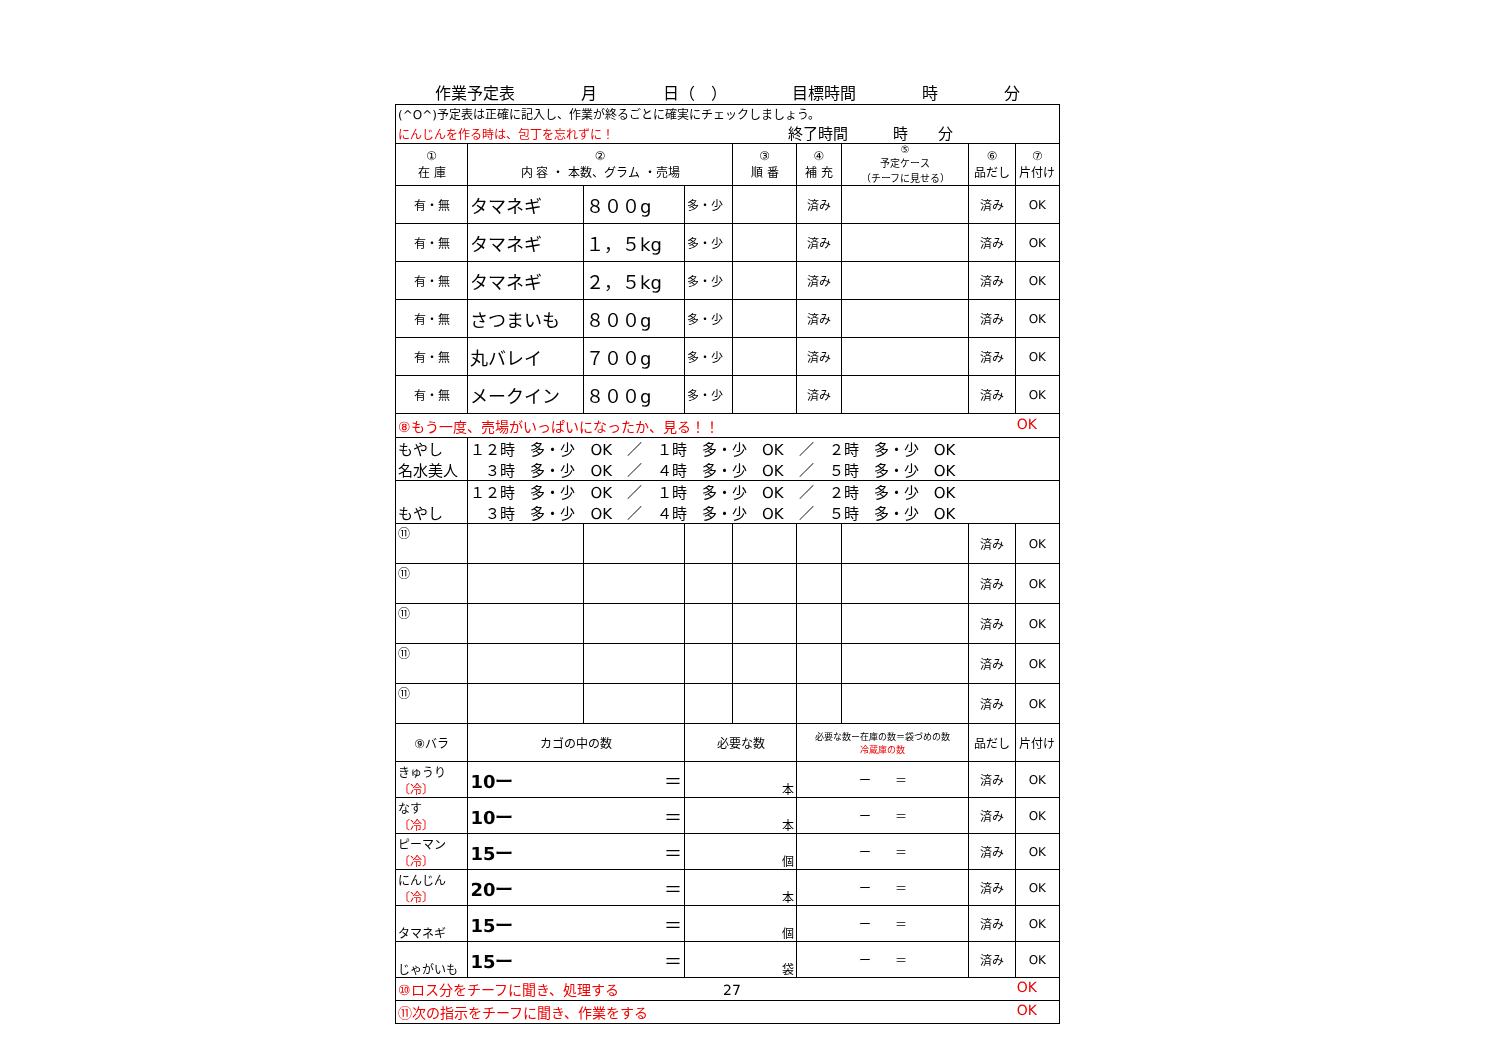作業予定表 月 日（　） 目標時間 時 分
| (^O^)予定表は正確に記入し、作業が終るごとに確実にチェックしましょう。 にんじんを作る時は、包丁を忘れずに！ 終了時間 時 分 | | | | | | | | |
| ① 在 庫 | ② 内 容 ・ 本数、グラム ・売場 | | | ③ 順 番 | ④ 補 充 | ⑤ 予定ケース （チーフに見せる） | ⑥ 品だし | ⑦ 片付け |
| 有・無 | タマネギ | ８００g | 多・少 | | 済み | | 済み | OK |
| 有・無 | タマネギ | １，５kg | 多・少 | | 済み | | 済み | OK |
| 有・無 | タマネギ | ２，５kg | 多・少 | | 済み | | 済み | OK |
| 有・無 | さつまいも | ８００g | 多・少 | | 済み | | 済み | OK |
| 有・無 | 丸バレイ | ７００g | 多・少 | | 済み | | 済み | OK |
| 有・無 | メークイン | ８００g | 多・少 | | 済み | | 済み | OK |
| ⑧もう一度、売場がいっぱいになったか、見る！！ OK | | | | | | | | |
| もやし 名水美人 | １２時 多・少 OK ／ １時 多・少 OK ／ ２時 多・少 OK ３時 多・少 OK ／ ４時 多・少 OK ／ ５時 多・少 OK | | | | | | | |
| もやし | １２時 多・少 OK ／ １時 多・少 OK ／ ２時 多・少 OK ３時 多・少 OK ／ ４時 多・少 OK ／ ５時 多・少 OK | | | | | | | |
| ⑪ | | | | | | | 済み | OK |
| ⑪ | | | | | | | 済み | OK |
| ⑪ | | | | | | | 済み | OK |
| ⑪ | | | | | | | 済み | OK |
| ⑪ | | | | | | | 済み | OK |
| ⑨バラ | カゴの中の数 | | 必要な数 | | 必要な数ー在庫の数＝袋づめの数 冷蔵庫の数 | | 品だし | 片付け |
| きゅうり 〔冷〕 | 10ー ＝ | | 本 | | ー ＝ | | 済み | OK |
| なす 〔冷〕 | 10ー ＝ | | 本 | | ー ＝ | | 済み | OK |
| ピーマン 〔冷〕 | 15ー ＝ | | 個 | | ー ＝ | | 済み | OK |
| にんじん 〔冷〕 | 20ー ＝ | | 本 | | ー ＝ | | 済み | OK |
| タマネギ | 15ー ＝ | | 個 | | ー ＝ | | 済み | OK |
| じゃがいも | 15ー ＝ | | 袋 | | ー ＝ | | 済み | OK |
| ⑩ロス分をチーフに聞き、処理する 27 OK | | | | | | | | |
| ⑪次の指示をチーフに聞き、作業をする OK | | | | | | | | |